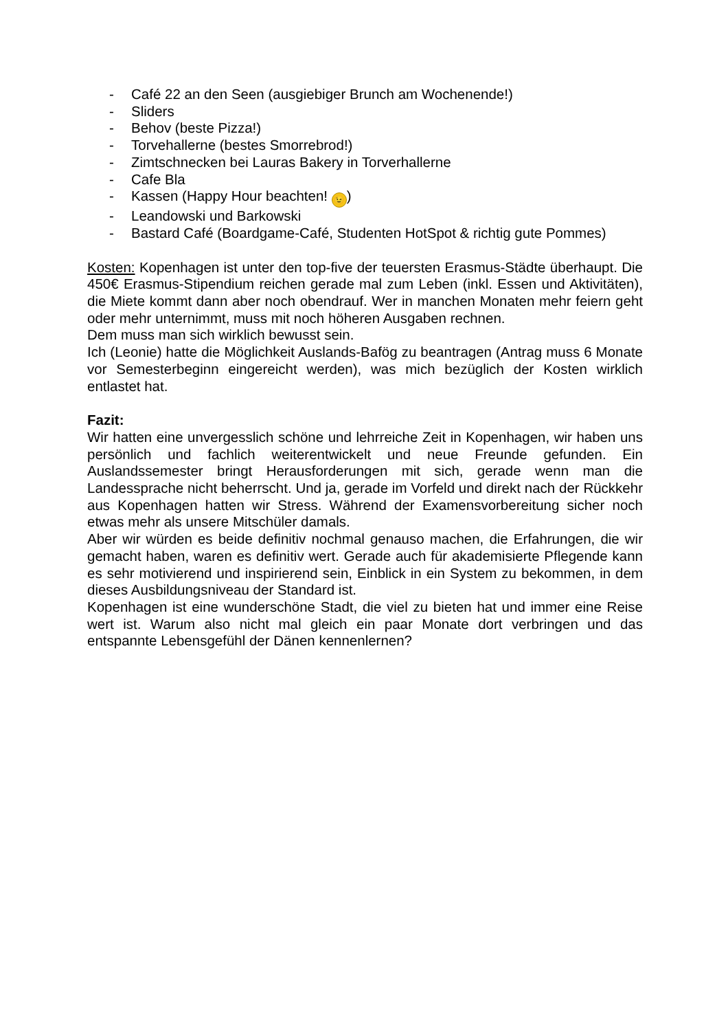- Café 22 an den Seen (ausgiebiger Brunch am Wochenende!)
- Sliders
- Behov (beste Pizza!)
- Torvehallerne (bestes Smorrebrod!)
- Zimtschnecken bei Lauras Bakery in Torverhallerne
- Cafe Bla
- Kassen (Happy Hour beachten! 😉)
- Leandowski und Barkowski
- Bastard Café (Boardgame-Café, Studenten HotSpot & richtig gute Pommes)
Kosten: Kopenhagen ist unter den top-five der teuersten Erasmus-Städte überhaupt. Die 450€ Erasmus-Stipendium reichen gerade mal zum Leben (inkl. Essen und Aktivitäten), die Miete kommt dann aber noch obendrauf. Wer in manchen Monaten mehr feiern geht oder mehr unternimmt, muss mit noch höheren Ausgaben rechnen.
Dem muss man sich wirklich bewusst sein.
Ich (Leonie) hatte die Möglichkeit Auslands-Bafög zu beantragen (Antrag muss 6 Monate vor Semesterbeginn eingereicht werden), was mich bezüglich der Kosten wirklich entlastet hat.
Fazit:
Wir hatten eine unvergesslich schöne und lehrreiche Zeit in Kopenhagen, wir haben uns persönlich und fachlich weiterentwickelt und neue Freunde gefunden. Ein Auslandssemester bringt Herausforderungen mit sich, gerade wenn man die Landessprache nicht beherrscht. Und ja, gerade im Vorfeld und direkt nach der Rückkehr aus Kopenhagen hatten wir Stress. Während der Examensvorbereitung sicher noch etwas mehr als unsere Mitschüler damals.
Aber wir würden es beide definitiv nochmal genauso machen, die Erfahrungen, die wir gemacht haben, waren es definitiv wert. Gerade auch für akademisierte Pflegende kann es sehr motivierend und inspirierend sein, Einblick in ein System zu bekommen, in dem dieses Ausbildungsniveau der Standard ist.
Kopenhagen ist eine wunderschöne Stadt, die viel zu bieten hat und immer eine Reise wert ist. Warum also nicht mal gleich ein paar Monate dort verbringen und das entspannte Lebensgefühl der Dänen kennenlernen?